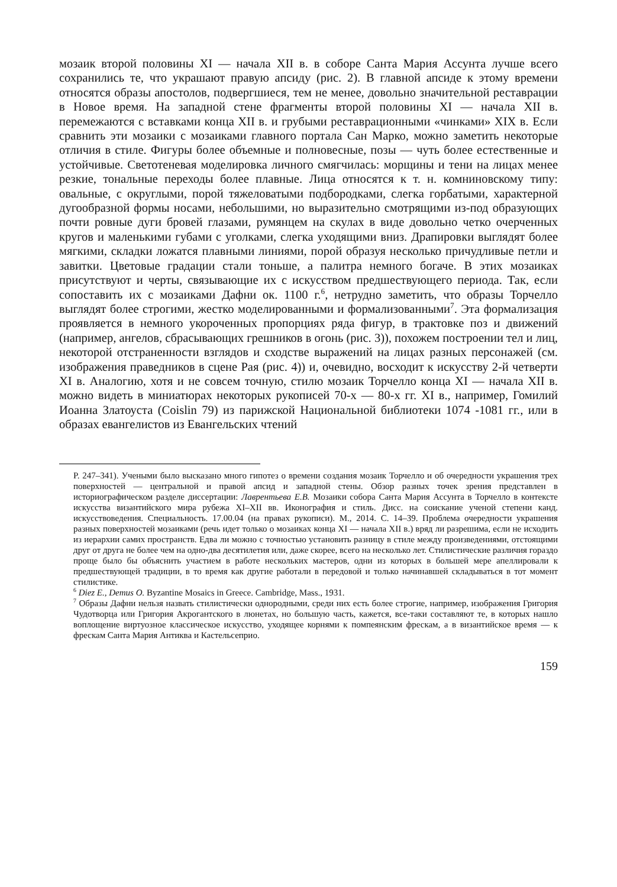мозаик второй половины XI — начала XII в. в соборе Санта Мария Ассунта лучше всего сохранились те, что украшают правую апсиду (рис. 2). В главной апсиде к этому времени относятся образы апостолов, подвергшиеся, тем не менее, довольно значительной реставрации в Новое время. На западной стене фрагменты второй половины XI — начала XII в. перемежаются с вставками конца XII в. и грубыми реставрационными «чинками» XIX в. Если сравнить эти мозаики с мозаиками главного портала Сан Марко, можно заметить некоторые отличия в стиле. Фигуры более объемные и полновесные, позы — чуть более естественные и устойчивые. Светотеневая моделировка личного смягчилась: морщины и тени на лицах менее резкие, тональные переходы более плавные. Лица относятся к т. н. комниновскому типу: овальные, с округлыми, порой тяжеловатыми подбородками, слегка горбатыми, характерной дугообразной формы носами, небольшими, но выразительно смотрящими из-под образующих почти ровные дуги бровей глазами, румянцем на скулах в виде довольно четко очерченных кругов и маленькими губами с уголками, слегка уходящими вниз. Драпировки выглядят более мягкими, складки ложатся плавными линиями, порой образуя несколько причудливые петли и завитки. Цветовые градации стали тоньше, а палитра немного богаче. В этих мозаиках присутствуют и черты, связывающие их с искусством предшествующего периода. Так, если сопоставить их с мозаиками Дафни ок. 1100 г.<sup>6</sup>, нетрудно заметить, что образы Торчелло выглядят более строгими, жестко моделированными и формализованными<sup>7</sup>. Эта формализация проявляется в немного укороченных пропорциях ряда фигур, в трактовке поз и движений (например, ангелов, сбрасывающих грешников в огонь (рис. 3)), похожем построении тел и лиц, некоторой отстраненности взглядов и сходстве выражений на лицах разных персонажей (см. изображения праведников в сцене Рая (рис. 4)) и, очевидно, восходит к искусству 2-й четверти XI в. Аналогию, хотя и не совсем точную, стилю мозаик Торчелло конца XI — начала XII в. можно видеть в миниатюрах некоторых рукописей 70-х — 80-х гг. XI в., например, Гомилий Иоанна Златоуста (Coislin 79) из парижской Национальной библиотеки 1074 -1081 гг., или в образах евангелистов из Евангельских чтений
P. 247–341). Учеными было высказано много гипотез о времени создания мозаик Торчелло и об очередности украшения трех поверхностей — центральной и правой апсид и западной стены. Обзор разных точек зрения представлен в историографическом разделе диссертации: Лаврентьева Е.В. Мозаики собора Санта Мария Ассунта в Торчелло в контексте искусства византийского мира рубежа XI–XII вв. Иконография и стиль. Дисс. на соискание ученой степени канд. искусствоведения. Специальность. 17.00.04 (на правах рукописи). М., 2014. С. 14–39. Проблема очередности украшения разных поверхностей мозаиками (речь идет только о мозаиках конца XI — начала XII в.) вряд ли разрешима, если не исходить из иерархии самих пространств. Едва ли можно с точностью установить разницу в стиле между произведениями, отстоящими друг от друга не более чем на одно-два десятилетия или, даже скорее, всего на несколько лет. Стилистические различия гораздо проще было бы объяснить участием в работе нескольких мастеров, одни из которых в большей мере апеллировали к предшествующей традиции, в то время как другие работали в передовой и только начинавшей складываться в тот момент стилистике.
<sup>6</sup> Diez E., Demus O. Byzantine Mosaics in Greece. Cambridge, Mass., 1931.
<sup>7</sup> Образы Дафни нельзя назвать стилистически однородными, среди них есть более строгие, например, изображения Григория Чудотворца или Григория Акрогантского в люнетах, но большую часть, кажется, все-таки составляют те, в которых нашло воплощение виртуозное классическое искусство, уходящее корнями к помпеянским фрескам, а в византийское время — к фрескам Санта Мария Антиква и Кастельсеприо.
159